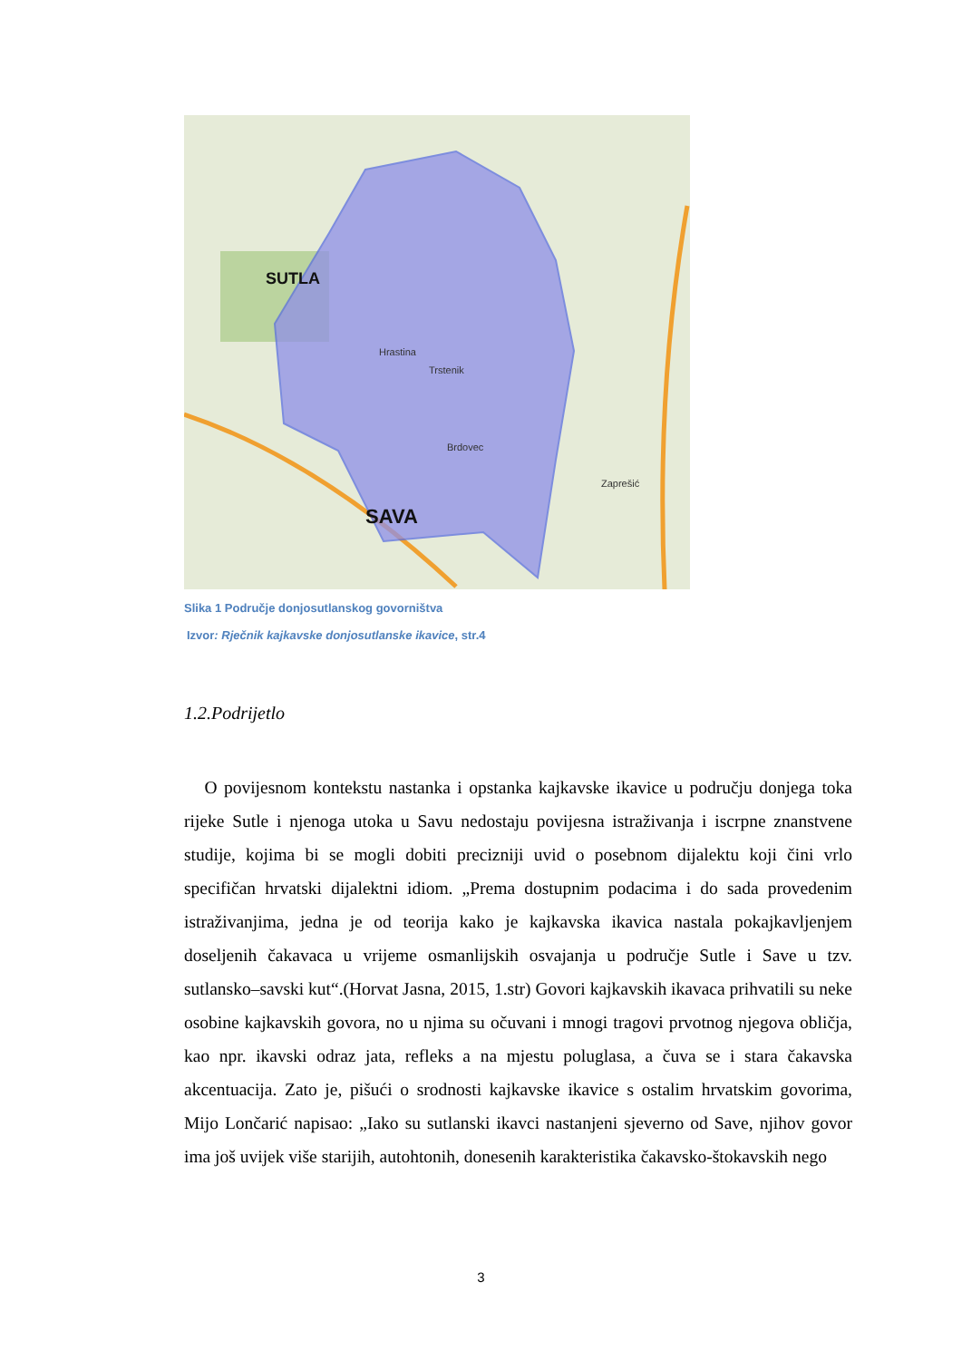SAVA
SUTLA
Hrastina
Trstenik
Brdovec
Zaprešić
Slika 1 Područje donjosutlanskog govorništva
Izvor: Rječnik kajkavske donjosutlanske ikavice, str.4
1.2.Podrijetlo
O povijesnom kontekstu nastanka i opstanka kajkavske ikavice u području donjega toka rijeke Sutle i njenoga utoka u Savu nedostaju povijesna istraživanja i iscrpne znanstvene studije, kojima bi se mogli dobiti precizniji uvid o posebnom dijalektu koji čini vrlo specifičan hrvatski dijalektni idiom. „Prema dostupnim podacima i do sada provedenim istraživanjima, jedna je od teorija kako je kajkavska ikavica nastala pokajkavljenjem doseljenih čakavaca u vrijeme osmanlijskih osvajanja u područje Sutle i Save u tzv. sutlansko–savski kut“.(Horvat Jasna, 2015, 1.str) Govori kajkavskih ikavaca prihvatili su neke osobine kajkavskih govora, no u njima su očuvani i mnogi tragovi prvotnog njegova obličja, kao npr. ikavski odraz jata, refleks a na mjestu poluglasa, a čuva se i stara čakavska akcentuacija. Zato je, pišući o srodnosti kajkavske ikavice s ostalim hrvatskim govorima, Mijo Lončarić napisao: „Iako su sutlanski ikavci nastanjeni sjeverno od Save, njihov govor ima još uvijek više starijih, autohtonih, donesenih karakteristika čakavsko-štokavskih nego
3